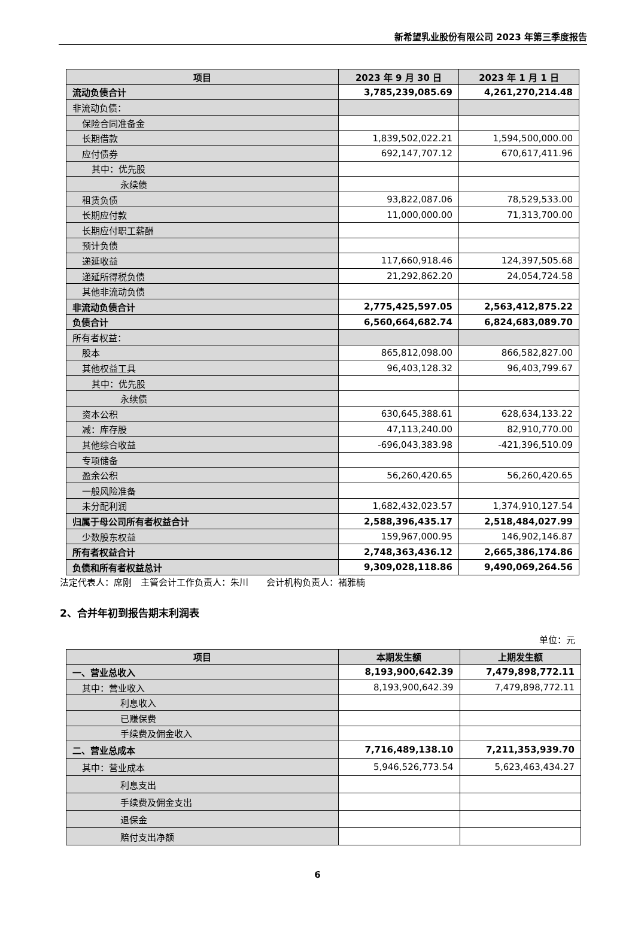新希望乳业股份有限公司 2023 年第三季度报告
| 项目 | 2023 年 9 月 30 日 | 2023 年 1 月 1 日 |
| --- | --- | --- |
| 流动负债合计 | 3,785,239,085.69 | 4,261,270,214.48 |
| 非流动负债： | | |
| 保险合同准备金 | | |
| 长期借款 | 1,839,502,022.21 | 1,594,500,000.00 |
| 应付债券 | 692,147,707.12 | 670,617,411.96 |
| 其中：优先股 | | |
| 永续债 | | |
| 租赁负债 | 93,822,087.06 | 78,529,533.00 |
| 长期应付款 | 11,000,000.00 | 71,313,700.00 |
| 长期应付职工薪酬 | | |
| 预计负债 | | |
| 递延收益 | 117,660,918.46 | 124,397,505.68 |
| 递延所得税负债 | 21,292,862.20 | 24,054,724.58 |
| 其他非流动负债 | | |
| 非流动负债合计 | 2,775,425,597.05 | 2,563,412,875.22 |
| 负债合计 | 6,560,664,682.74 | 6,824,683,089.70 |
| 所有者权益： | | |
| 股本 | 865,812,098.00 | 866,582,827.00 |
| 其他权益工具 | 96,403,128.32 | 96,403,799.67 |
| 其中：优先股 | | |
| 永续债 | | |
| 资本公积 | 630,645,388.61 | 628,634,133.22 |
| 减：库存股 | 47,113,240.00 | 82,910,770.00 |
| 其他综合收益 | -696,043,383.98 | -421,396,510.09 |
| 专项储备 | | |
| 盈余公积 | 56,260,420.65 | 56,260,420.65 |
| 一般风险准备 | | |
| 未分配利润 | 1,682,432,023.57 | 1,374,910,127.54 |
| 归属于母公司所有者权益合计 | 2,588,396,435.17 | 2,518,484,027.99 |
| 少数股东权益 | 159,967,000.95 | 146,902,146.87 |
| 所有者权益合计 | 2,748,363,436.12 | 2,665,386,174.86 |
| 负债和所有者权益总计 | 9,309,028,118.86 | 9,490,069,264.56 |
法定代表人：席刚　主管会计工作负责人：朱川　　会计机构负责人：褚雅楠
2、合并年初到报告期末利润表
单位：元
| 项目 | 本期发生额 | 上期发生额 |
| --- | --- | --- |
| 一、营业总收入 | 8,193,900,642.39 | 7,479,898,772.11 |
| 其中：营业收入 | 8,193,900,642.39 | 7,479,898,772.11 |
| 利息收入 | | |
| 已赚保费 | | |
| 手续费及佣金收入 | | |
| 二、营业总成本 | 7,716,489,138.10 | 7,211,353,939.70 |
| 其中：营业成本 | 5,946,526,773.54 | 5,623,463,434.27 |
| 利息支出 | | |
| 手续费及佣金支出 | | |
| 退保金 | | |
| 赔付支出净额 | | |
6